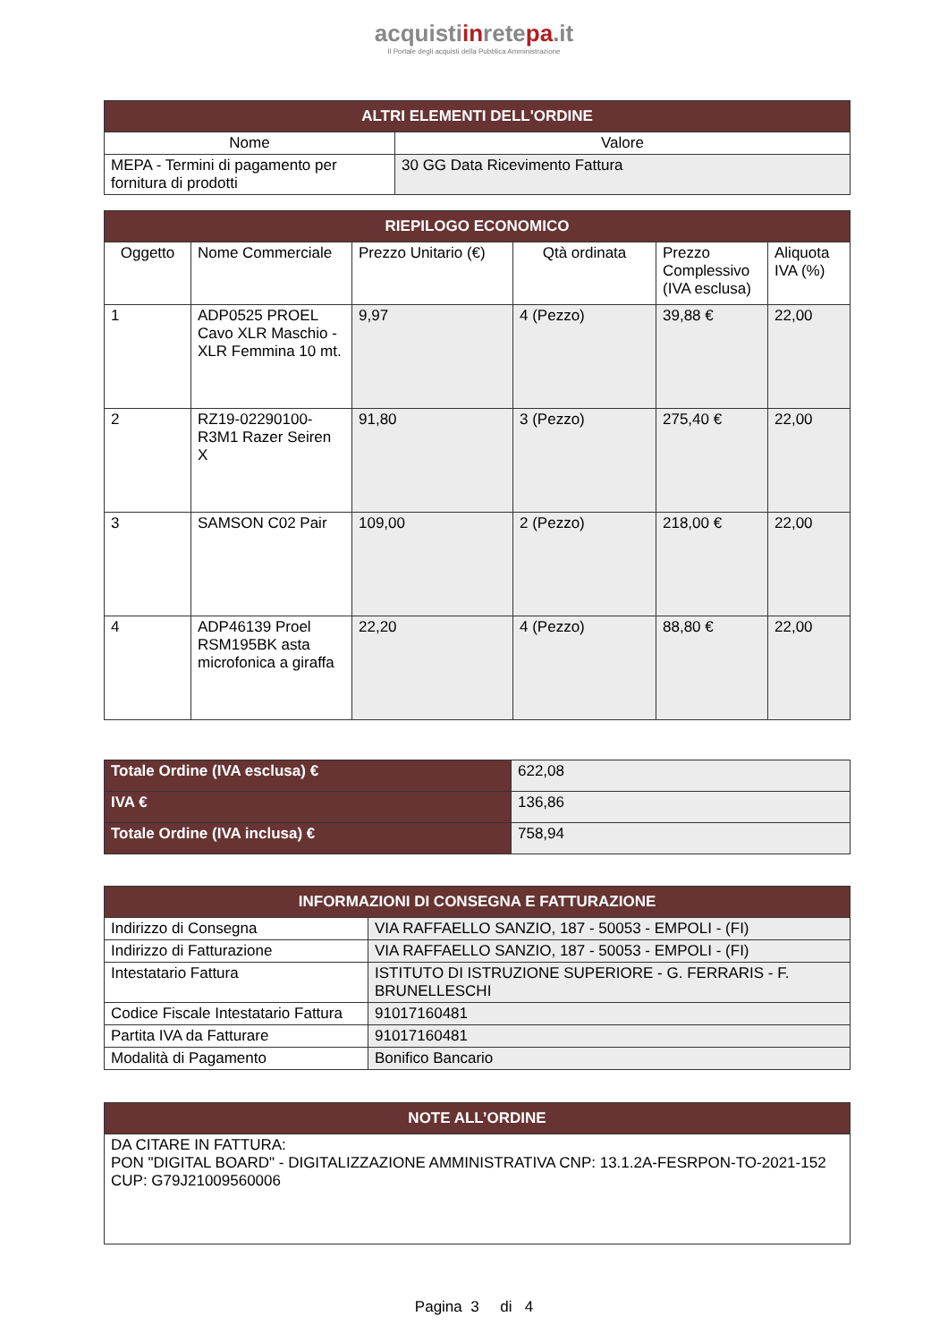acquistiinretepa.it
Il Portale degli acquisti della Pubblica Amministrazione
| ALTRI ELEMENTI DELL'ORDINE | |
| --- | --- |
| Nome | Valore |
| MEPA - Termini di pagamento per fornitura di prodotti | 30 GG Data Ricevimento Fattura |
| RIEPILOGO ECONOMICO | | | | | |
| --- | --- | --- | --- | --- | --- |
| Oggetto | Nome Commerciale | Prezzo Unitario (€) | Qtà ordinata | Prezzo Complessivo (IVA esclusa) | Aliquota IVA (%) |
| 1 | ADP0525 PROEL Cavo XLR Maschio - XLR Femmina 10 mt. | 9,97 | 4 (Pezzo) | 39,88 € | 22,00 |
| 2 | RZ19-02290100-R3M1 Razer Seiren X | 91,80 | 3 (Pezzo) | 275,40 € | 22,00 |
| 3 | SAMSON C02 Pair | 109,00 | 2 (Pezzo) | 218,00 € | 22,00 |
| 4 | ADP46139 Proel RSM195BK asta microfonica a giraffa | 22,20 | 4 (Pezzo) | 88,80 € | 22,00 |
| Totale Ordine (IVA esclusa) € | 622,08 |
| IVA € | 136,86 |
| Totale Ordine (IVA inclusa) € | 758,94 |
| INFORMAZIONI DI CONSEGNA E FATTURAZIONE | |
| --- | --- |
| Indirizzo di Consegna | VIA RAFFAELLO SANZIO, 187 - 50053 - EMPOLI - (FI) |
| Indirizzo di Fatturazione | VIA RAFFAELLO SANZIO, 187 - 50053 - EMPOLI - (FI) |
| Intestatario Fattura | ISTITUTO DI ISTRUZIONE SUPERIORE - G. FERRARIS - F. BRUNELLESCHI |
| Codice Fiscale Intestatario Fattura | 91017160481 |
| Partita IVA da Fatturare | 91017160481 |
| Modalità di Pagamento | Bonifico Bancario |
| NOTE ALL’ORDINE |
| --- |
| DA CITARE IN FATTURA: PON "DIGITAL BOARD" - DIGITALIZZAZIONE AMMINISTRATIVA CNP: 13.1.2A-FESRPON-TO-2021-152 CUP: G79J21009560006 |
Pagina 3 di 4